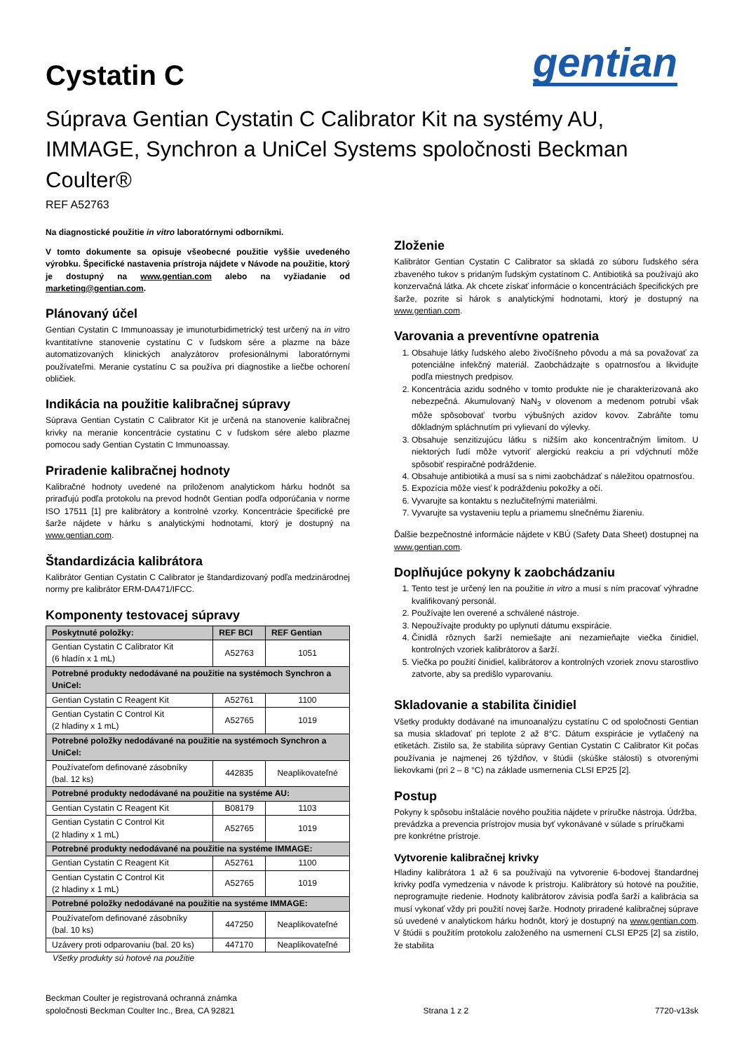Cystatin C
gentian
Súprava Gentian Cystatin C Calibrator Kit na systémy AU, IMMAGE, Synchron a UniCel Systems spoločnosti Beckman Coulter®
REF A52763
Na diagnostické použitie in vitro laboratórnymi odborníkmi.
V tomto dokumente sa opisuje všeobecné použitie vyššie uvedeného výrobku. Špecifické nastavenia prístroja nájdete v Návode na použitie, ktorý je dostupný na www.gentian.com alebo na vyžiadanie od marketing@gentian.com.
Plánovaný účel
Gentian Cystatin C Immunoassay je imunoturbidimetrický test určený na in vitro kvantitatívne stanovenie cystatínu C v ľudskom sére a plazme na báze automatizovaných klinických analyzátorov profesionálnymi laboratórnymi používateľmi. Meranie cystatínu C sa používa pri diagnostike a liečbe ochorení obličiek.
Indikácia na použitie kalibračnej súpravy
Súprava Gentian Cystatin C Calibrator Kit je určená na stanovenie kalibračnej krivky na meranie koncentrácie cystatinu C v ľudskom sére alebo plazme pomocou sady Gentian Cystatin C Immunoassay.
Priradenie kalibračnej hodnoty
Kalibračné hodnoty uvedené na priloženom analytickom hárku hodnôt sa priraďujú podľa protokolu na prevod hodnôt Gentian podľa odporúčania v norme ISO 17511 [1] pre kalibrátory a kontrolné vzorky. Koncentrácie špecifické pre šarže nájdete v hárku s analytickými hodnotami, ktorý je dostupný na www.gentian.com.
Štandardizácia kalibrátora
Kalibrátor Gentian Cystatin C Calibrator je štandardizovaný podľa medzinárodnej normy pre kalibrátor ERM-DA471/IFCC.
Komponenty testovacej súpravy
| Poskytnuté položky: | REF BCI | REF Gentian |
| --- | --- | --- |
| Gentian Cystatin C Calibrator Kit (6 hladín x 1 mL) | A52763 | 1051 |
| Potrebné produkty nedodávané na použitie na systémoch Synchron a UniCel: | | |
| Gentian Cystatin C Reagent Kit | A52761 | 1100 |
| Gentian Cystatin C Control Kit (2 hladiny x 1 mL) | A52765 | 1019 |
| Potrebné položky nedodávané na použitie na systémoch Synchron a UniCel: | | |
| Používateľom definované zásobníky (bal. 12 ks) | 442835 | Neaplikovateľné |
| Potrebné produkty nedodávané na použitie na systéme AU: | | |
| Gentian Cystatin C Reagent Kit | B08179 | 1103 |
| Gentian Cystatin C Control Kit (2 hladiny x 1 mL) | A52765 | 1019 |
| Potrebné produkty nedodávané na použitie na systéme IMMAGE: | | |
| Gentian Cystatin C Reagent Kit | A52761 | 1100 |
| Gentian Cystatin C Control Kit (2 hladiny x 1 mL) | A52765 | 1019 |
| Potrebné položky nedodávané na použitie na systéme IMMAGE: | | |
| Používateľom definované zásobníky (bal. 10 ks) | 447250 | Neaplikovateľné |
| Uzávery proti odparovaniu (bal. 20 ks) | 447170 | Neaplikovateľné |
Všetky produkty sú hotové na použitie
Zloženie
Kalibrátor Gentian Cystatin C Calibrator sa skladá zo súboru ľudského séra zbaveného tukov s pridaným ľudským cystatínom C. Antibiotiká sa používajú ako konzervačná látka. Ak chcete získať informácie o koncentráciách špecifických pre šarže, pozrite si hárok s analytickými hodnotami, ktorý je dostupný na www.gentian.com.
Varovania a preventívne opatrenia
1. Obsahuje látky ľudského alebo živočíšneho pôvodu a má sa považovať za potenciálne infekčný materiál. Zaobchádzajte s opatrnosťou a likvidujte podľa miestnych predpisov.
2. Koncentrácia azidu sodného v tomto produkte nie je charakterizovaná ako nebezpečná. Akumulovaný NaN<sub>3</sub> v olovenom a medenom potrubí však môže spôsobovať tvorbu výbušných azidov kovov. Zabráňte tomu dôkladným spláchnutím pri vylievaní do výlevky.
3. Obsahuje senzitizujúcu látku s nižším ako koncentračným limitom. U niektorých ľudí môže vytvoriť alergickú reakciu a pri vdýchnutí môže spôsobiť respiračné podráždenie.
4. Obsahuje antibiotiká a musí sa s nimi zaobchádzať s náležitou opatrnosťou.
5. Expozícia môže viesť k podráždeniu pokožky a očí.
6. Vyvarujte sa kontaktu s nezlučiteľnými materiálmi.
7. Vyvarujte sa vystaveniu teplu a priamemu slnečnému žiareniu.
Ďalšie bezpečnostné informácie nájdete v KBÚ (Safety Data Sheet) dostupnej na www.gentian.com.
Doplňujúce pokyny k zaobchádzaniu
1. Tento test je určený len na použitie in vitro a musí s ním pracovať výhradne kvalifikovaný personál.
2. Používajte len overené a schválené nástroje.
3. Nepoužívajte produkty po uplynutí dátumu exspirácie.
4. Činidlá rôznych šarží nemiešajte ani nezamieňajte viečka činidiel, kontrolných vzoriek kalibrátorov a šarží.
5. Viečka po použití činidiel, kalibrátorov a kontrolných vzoriek znovu starostlivo zatvorte, aby sa predišlo vyparovaniu.
Skladovanie a stabilita činidiel
Všetky produkty dodávané na imunoanalýzu cystatínu C od spoločnosti Gentian sa musia skladovať pri teplote 2 až 8°C. Dátum exspirácie je vytlačený na etiketách. Zistilo sa, že stabilita súpravy Gentian Cystatin C Calibrator Kit počas používania je najmenej 26 týždňov, v štúdii (skúške stálosti) s otvorenými liekovkami (pri 2 – 8 °C) na základe usmernenia CLSI EP25 [2].
Postup
Pokyny k spôsobu inštalácie nového použitia nájdete v príručke nástroja. Údržba, prevádzka a prevencia prístrojov musia byť vykonávané v súlade s príručkami pre konkrétne prístroje.
Vytvorenie kalibračnej krivky
Hladiny kalibrátora 1 až 6 sa používajú na vytvorenie 6-bodovej štandardnej krivky podľa vymedzenia v návode k prístroju. Kalibrátory sú hotové na použitie, neprogramujte riedenie. Hodnoty kalibrátorov závisia podľa šarží a kalibrácia sa musí vykonať vždy pri použití novej šarže. Hodnoty priradené kalibračnej súprave sú uvedené v analytickom hárku hodnôt, ktorý je dostupný na www.gentian.com. V štúdii s použitím protokolu založeného na usmernení CLSI EP25 [2] sa zistilo, že stabilita
Beckman Coulter je registrovaná ochranná známka
spoločnosti Beckman Coulter Inc., Brea, CA 92821
Strana 1 z 2
7720-v13sk